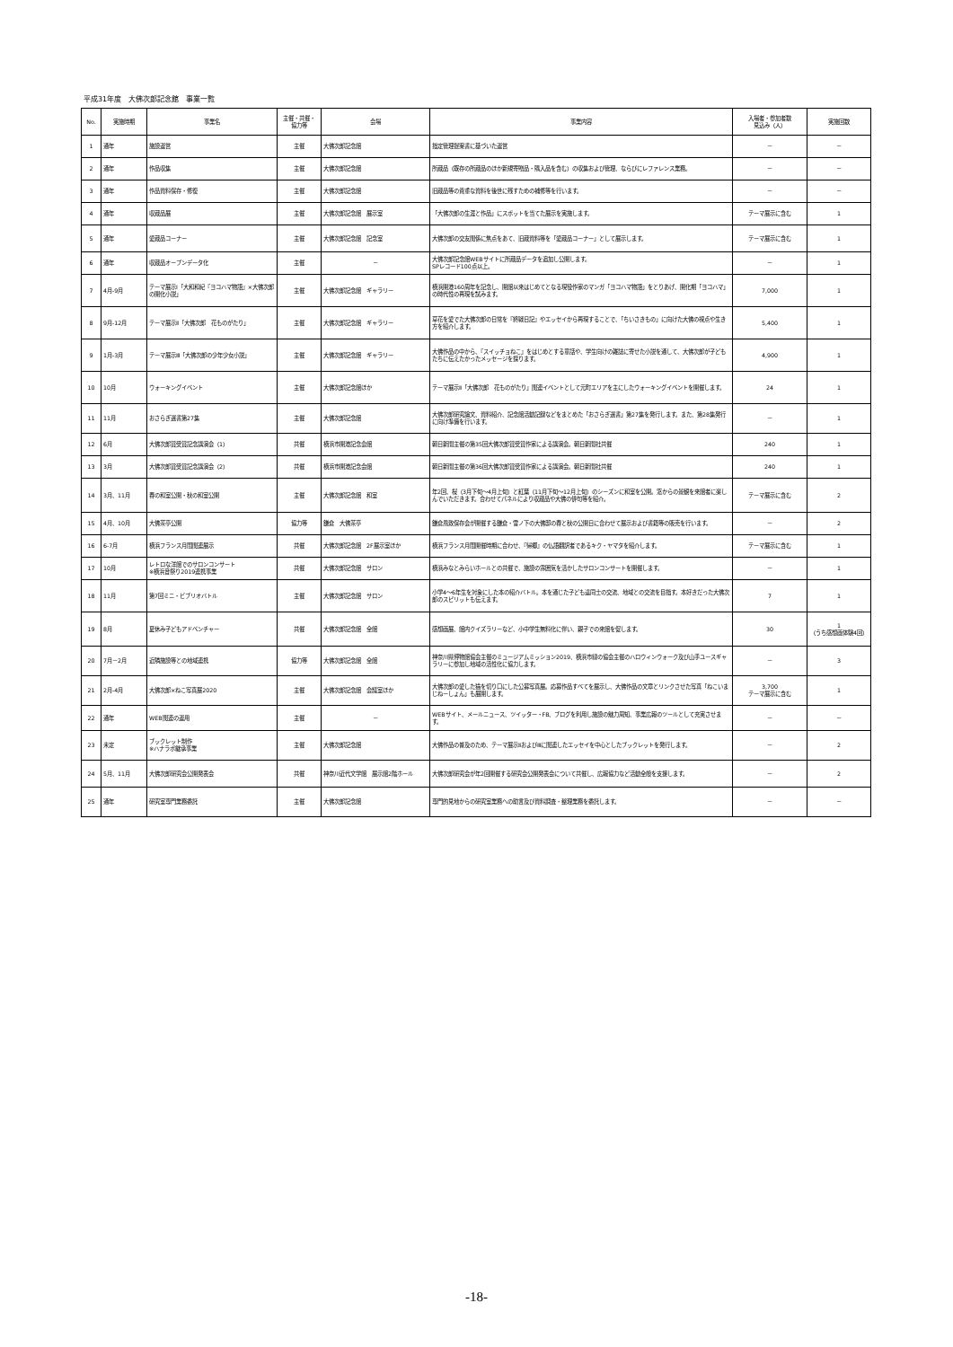平成31年度　大佛次郎記念館　事業一覧
| No. | 実施時期 | 事業名 | 主催・共催・ 協力等 | 会場 | 事業内容 | 入場者・参加者数 見込み（人） | 実施回数 |
| --- | --- | --- | --- | --- | --- | --- | --- |
| 1 | 通年 | 施設運営 | 主催 | 大佛次郎記念館 | 指定管理提案書に基づいた運営 | － | － |
| 2 | 通年 | 作品収集 | 主催 | 大佛次郎記念館 | 所蔵品（既存の所蔵品のほか新規寄贈品・購入品を含む）の収集および管理、ならびにレファレンス業務。 | － | － |
| 3 | 通年 | 作品資料保存・修復 | 主催 | 大佛次郎記念館 | 旧蔵品等の貴重な資料を後世に残すための補修等を行います。 | － | － |
| 4 | 通年 | 収蔵品展 | 主催 | 大佛次郎記念館 展示室 | 「大佛次郎の生涯と作品」にスポットを当てた展示を実施します。 | テーマ展示に含む | 1 |
| 5 | 通年 | 愛蔵品コーナー | 主催 | 大佛次郎記念館 記念室 | 大佛次郎の交友関係に焦点をあて、旧蔵資料等を「愛蔵品コーナー」として展示します。 | テーマ展示に含む | 1 |
| 6 | 通年 | 収蔵品オープンデータ化 | 主催 | － | 大佛次郎記念館WEBサイトに所蔵品データを追加し公開します。 SPレコード100点以上。 | － | 1 |
| 7 | 4月-9月 | テーマ展示Ⅰ「大和和紀『ヨコハマ物語』×大佛次郎の開化小説」 | 主催 | 大佛次郎記念館 ギャラリー | 横浜開港160周年を記念し、開館以来はじめてとなる現役作家のマンガ「ヨコハマ物語」をとりあげ、開化期「ヨコハマ」の時代性の再現を試みます。 | 7,000 | 1 |
| 8 | 9月-12月 | テーマ展示Ⅱ「大佛次郎 花ものがたり」 | 主催 | 大佛次郎記念館 ギャラリー | 草花を愛でた大佛次郎の日常を『終戦日記』やエッセイから再現することで、「ちいさきもの」に向けた大佛の視点や生き方を紹介します。 | 5,400 | 1 |
| 9 | 1月-3月 | テーマ展示Ⅲ「大佛次郎の少年少女小説」 | 主催 | 大佛次郎記念館 ギャラリー | 大佛作品の中から、『スイッチョねこ』をはじめとする童話や、学生向けの雑誌に寄せた小説を通して、大佛次郎が子どもたちに伝えたかったメッセージを探ります。 | 4,900 | 1 |
| 10 | 10月 | ウォーキングイベント | 主催 | 大佛次郎記念館ほか | テーマ展示Ⅱ「大佛次郎 花ものがたり」関連イベントとして元町エリアを主にしたウォーキングイベントを開催します。 | 24 | 1 |
| 11 | 11月 | おさらぎ選書第27集 | 主催 | 大佛次郎記念館 | 大佛次郎研究論文、資料紹介、記念館活動記録などをまとめた「おさらぎ選書」第27集を発行します。また、第28集発行に向け準備を行います。 | － | 1 |
| 12 | 6月 | 大佛次郎賞受賞記念講演会（1） | 共催 | 横浜市開港記念会館 | 朝日新聞主催の第35回大佛次郎賞受賞作家による講演会。朝日新聞社共催 | 240 | 1 |
| 13 | 3月 | 大佛次郎賞受賞記念講演会（2） | 共催 | 横浜市開港記念会館 | 朝日新聞主催の第36回大佛次郎賞受賞作家による講演会。朝日新聞社共催 | 240 | 1 |
| 14 | 3月、11月 | 春の和室公開・秋の和室公開 | 主催 | 大佛次郎記念館 和室 | 年2回、桜（3月下旬～4月上旬）と紅葉（11月下旬～12月上旬）のシーズンに和室を公開。窓からの景観を来館者に楽しんでいただきます。合わせてパネルにより収蔵品や大佛の俳句等を紹介。 | テーマ展示に含む | 2 |
| 15 | 4月、10月 | 大佛茶亭公開 | 協力等 | 鎌倉 大佛茶亭 | 鎌倉風致保存会が開催する鎌倉・雪ノ下の大佛邸の春と秋の公開日に合わせて展示および書籍等の販売を行います。 | － | 2 |
| 16 | 6-7月 | 横浜フランス月間関連展示 | 共催 | 大佛次郎記念館 2F展示室ほか | 横浜フランス月間開催時期に合わせ、『帰郷』の仏語翻訳者であるキク・ヤマタを紹介します。 | テーマ展示に含む | 1 |
| 17 | 10月 | レトロな洋館でのサロンコンサート ※横浜音祭り2019連携事業 | 共催 | 大佛次郎記念館 サロン | 横浜みなとみらいホールとの共催で、施設の雰囲気を活かしたサロンコンサートを開催します。 | － | 1 |
| 18 | 11月 | 第7回ミニ・ビブリオバトル | 主催 | 大佛次郎記念館 サロン | 小学4～6年生を対象にした本の紹介バトル。本を通じた子ども達同士の交流、地域との交流を目指す。本好きだった大佛次郎のスピリットも伝えます。 | 7 | 1 |
| 19 | 8月 | 夏休み子どもアドベンチャー | 共催 | 大佛次郎記念館 全館 | 感想画展、館内クイズラリーなど、小中学生無料化に伴い、親子での来館を促します。 | 30 | 1 （うち感想画体験4回） |
| 20 | 7月－2月 | 近隣施設等との地域連携 | 協力等 | 大佛次郎記念館 全館 | 神奈川県博物館協会主催のミュージアムミッション2019、横浜市緑の協会主催のハロウィンウォーク及び山手ユースギャラリーに参加し地域の活性化に協力します。 | － | 3 |
| 21 | 2月-4月 | 大佛次郎×ねこ写真展2020 | 主催 | 大佛次郎記念館 会議室ほか | 大佛次郎の愛した猫を切り口にした公募写真展。応募作品すべてを展示し、大佛作品の文章とリンクさせた写真「ねこいまじねーしょん」も展開します。 | 3,700 テーマ展示に含む | 1 |
| 22 | 通年 | WEB関連の運用 | 主催 | － | WEBサイト、メールニュース、ツイッター・FB、ブログを利用し施設の魅力周知、事業広報のツールとして充実させます。 | － | － |
| 23 | 未定 | ブックレット制作 ※ハナラボ継承事業 | 主催 | 大佛次郎記念館 | 大佛作品の普及のため、テーマ展示ⅡおよびⅢに関連したエッセイを中心としたブックレットを発行します。 | － | 2 |
| 24 | 5月、11月 | 大佛次郎研究会公開発表会 | 共催 | 神奈川近代文学館 展示館2階ホール | 大佛次郎研究会が年2回開催する研究会公開発表会について共催し、広報協力など活動全般を支援します。 | － | 2 |
| 25 | 通年 | 研究室専門業務委託 | 主催 | 大佛次郎記念館 | 専門的見地からの研究室業務への助言及び資料調査・整理業務を委託します。 | － | － |
-18-